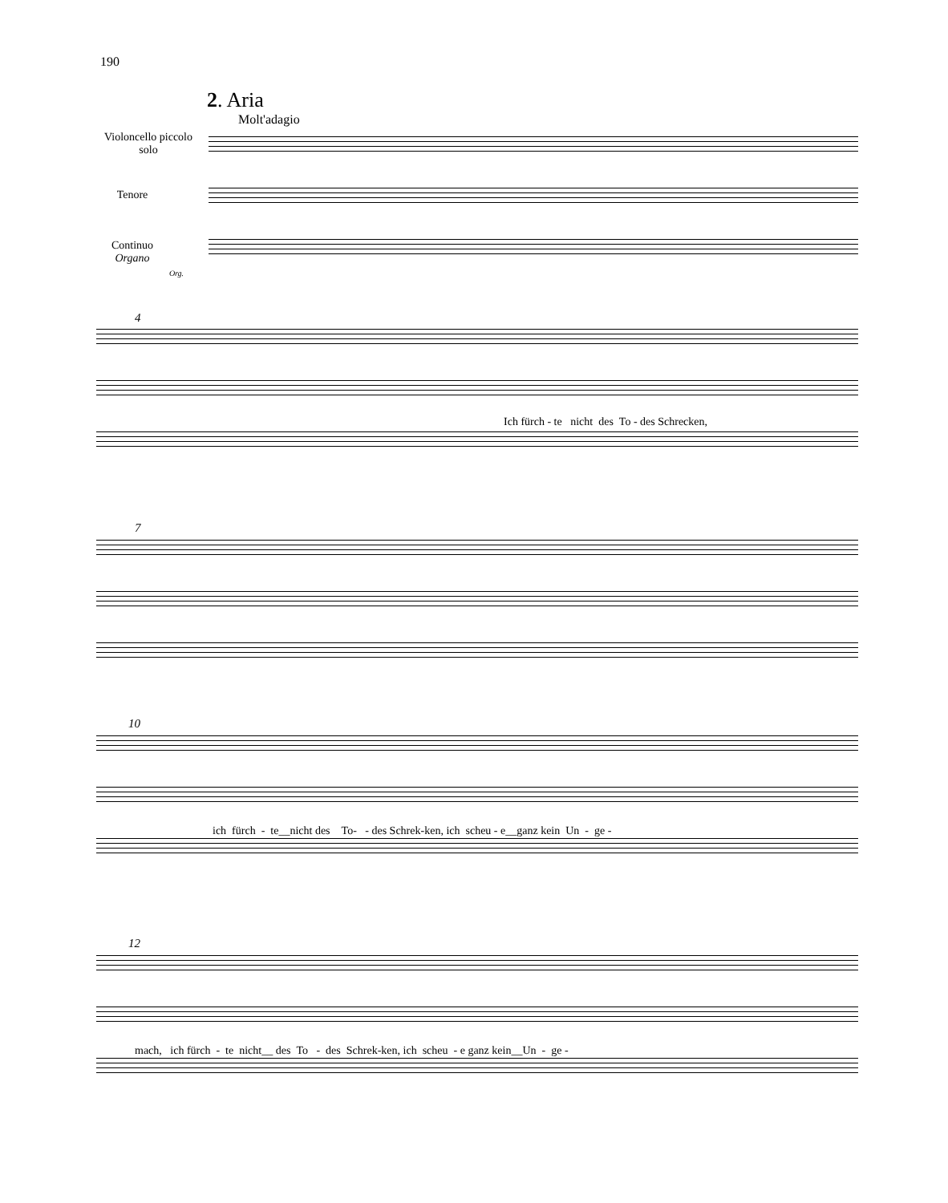190
2. Aria
Molt'adagio
Violoncello piccolo
solo
Tenore
Continuo
Organo
Org.
4
Ich fürch - te nicht des To - des Schrecken,
7
10
ich fürch - te__nicht des To- - des Schrek-ken, ich scheu - e__ganz kein Un - ge -
12
mach, ich fürch - te nicht__ des To - des Schrek-ken, ich scheu - e ganz kein__Un - ge -